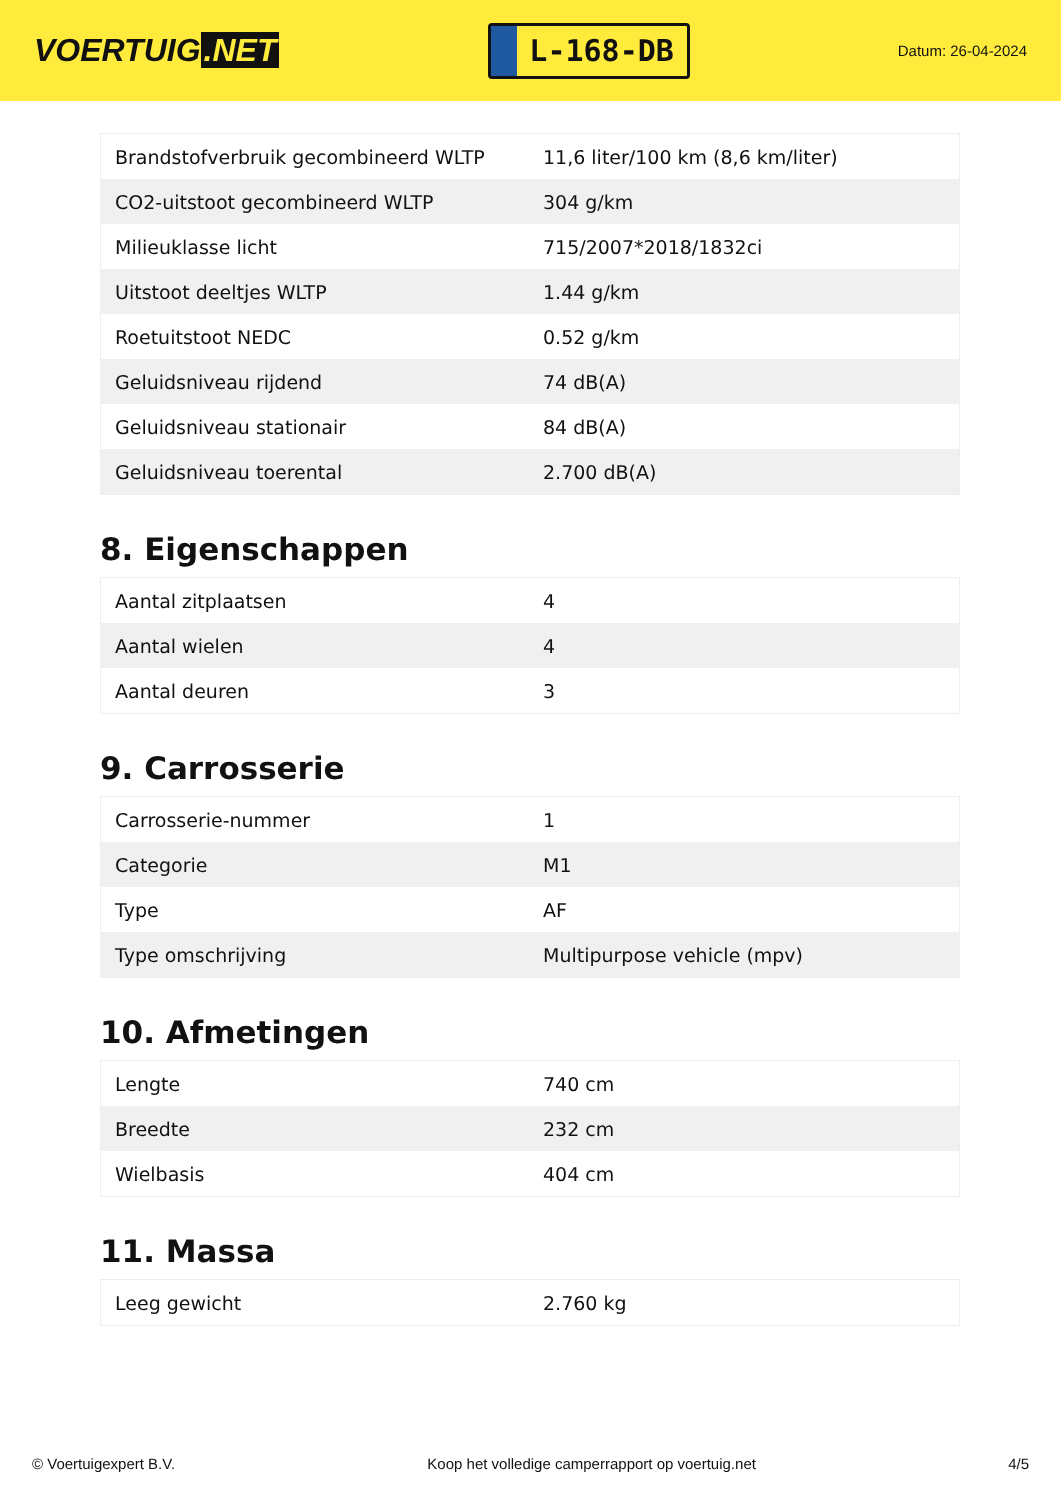VOERTUIG.NET
L-168-DB
Datum: 26-04-2024
| Brandstofverbruik gecombineerd WLTP | 11,6 liter/100 km (8,6 km/liter) |
| CO2-uitstoot gecombineerd WLTP | 304 g/km |
| Milieuklasse licht | 715/2007*2018/1832ci |
| Uitstoot deeltjes WLTP | 1.44 g/km |
| Roetuitstoot NEDC | 0.52 g/km |
| Geluidsniveau rijdend | 74 dB(A) |
| Geluidsniveau stationair | 84 dB(A) |
| Geluidsniveau toerental | 2.700 dB(A) |
8. Eigenschappen
| Aantal zitplaatsen | 4 |
| Aantal wielen | 4 |
| Aantal deuren | 3 |
9. Carrosserie
| Carrosserie-nummer | 1 |
| Categorie | M1 |
| Type | AF |
| Type omschrijving | Multipurpose vehicle (mpv) |
10. Afmetingen
| Lengte | 740 cm |
| Breedte | 232 cm |
| Wielbasis | 404 cm |
11. Massa
| Leeg gewicht | 2.760 kg |
© Voertuigexpert B.V. Koop het volledige camperrapport op voertuig.net 4/5